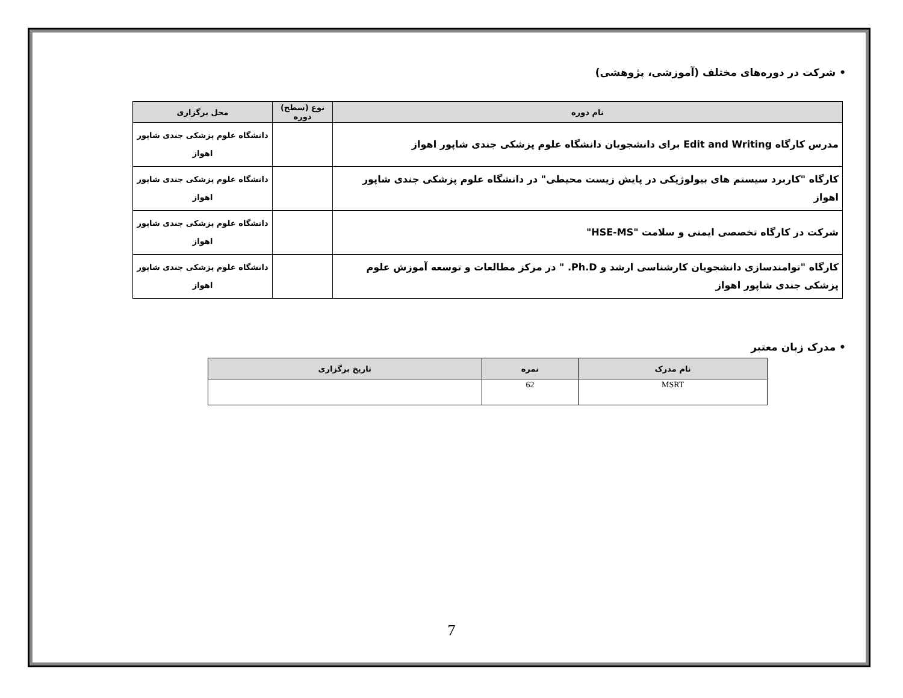• شرکت در دوره‌های مختلف (آموزشی، پژوهشی)
| نام دوره | نوع (سطح) دوره | محل برگزاری |
| --- | --- | --- |
| مدرس کارگاه Edit and Writing برای دانشجویان دانشگاه علوم پزشکی جندی شاپور اهواز | | دانشگاه علوم پزشکی جندی شاپور اهواز |
| کارگاه "کاربرد سیستم های بیولوژیکی در پایش زیست محیطی" در دانشگاه علوم پزشکی جندی شاپور اهواز | | دانشگاه علوم پزشکی جندی شاپور اهواز |
| شرکت در کارگاه تخصصی ایمنی و سلامت "HSE-MS" | | دانشگاه علوم پزشکی جندی شاپور اهواز |
| کارگاه "توامندسازی دانشجویان کارشناسی ارشد و Ph.D. " در مرکز مطالعات و توسعه آموزش علوم پزشکی جندی شاپور اهواز | | دانشگاه علوم پزشکی جندی شاپور اهواز |
• مدرک زبان معتبر
| نام مدرک | نمره | تاریخ برگزاری |
| --- | --- | --- |
| MSRT | 62 | |
7